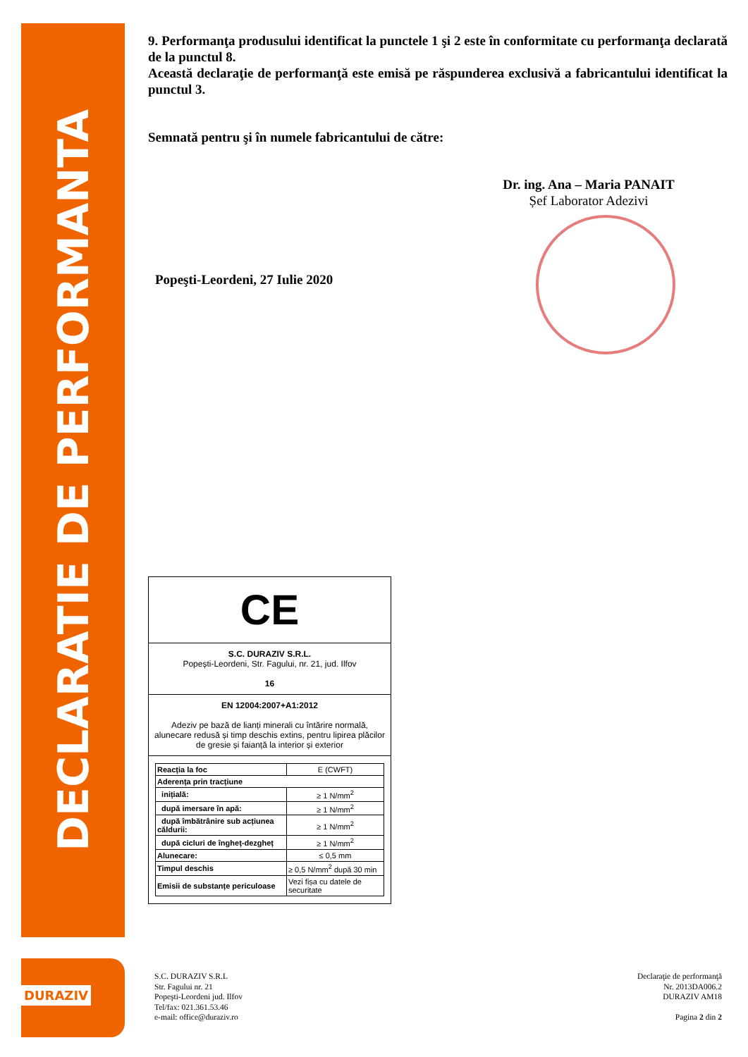DECLARATIE DE PERFORMANTA
9. Performanţa produsului identificat la punctele 1 şi 2 este în conformitate cu performanţa declarată de la punctul 8.
Această declaraţie de performanţă este emisă pe răspunderea exclusivă a fabricantului identificat la punctul 3.
Semnată pentru şi în numele fabricantului de către:
Dr. ing. Ana – Maria PANAIT
Șef Laborator Adezivi
Popeşti-Leordeni, 27 Iulie 2020
CE
S.C. DURAZIV S.R.L.
Popești-Leordeni, Str. Fagului, nr. 21, jud. Ilfov
16
EN 12004:2007+A1:2012
Adeziv pe bază de lianți minerali cu întărire normală, alunecare redusă și timp deschis extins, pentru lipirea plăcilor de gresie și faianță la interior și exterior
| Reacția la foc | E (CWFT) |
| Aderența prin tracțiune | |
| inițială: | ≥ 1 N/mm<sup>2</sup> |
| după imersare în apă: | ≥ 1 N/mm<sup>2</sup> |
| după îmbătrânire sub acțiunea căldurii: | ≥ 1 N/mm<sup>2</sup> |
| după cicluri de îngheț-dezgheț | ≥ 1 N/mm<sup>2</sup> |
| Alunecare: | ≤ 0,5 mm |
| Timpul deschis | ≥ 0,5 N/mm<sup>2</sup> după 30 min |
| Emisii de substanțe periculoase | Vezi fișa cu datele de securitate |
DURAZIV
S.C. DURAZIV S.R.L
Str. Fagului nr. 21
Popeşti-Leordeni jud. Ilfov
Tel/fax: 021.361.53.46
e-mail: office@duraziv.ro
Declaraţie de performanţă
Nr. 2013DA006.2
DURAZIV AM18
Pagina 2 din 2